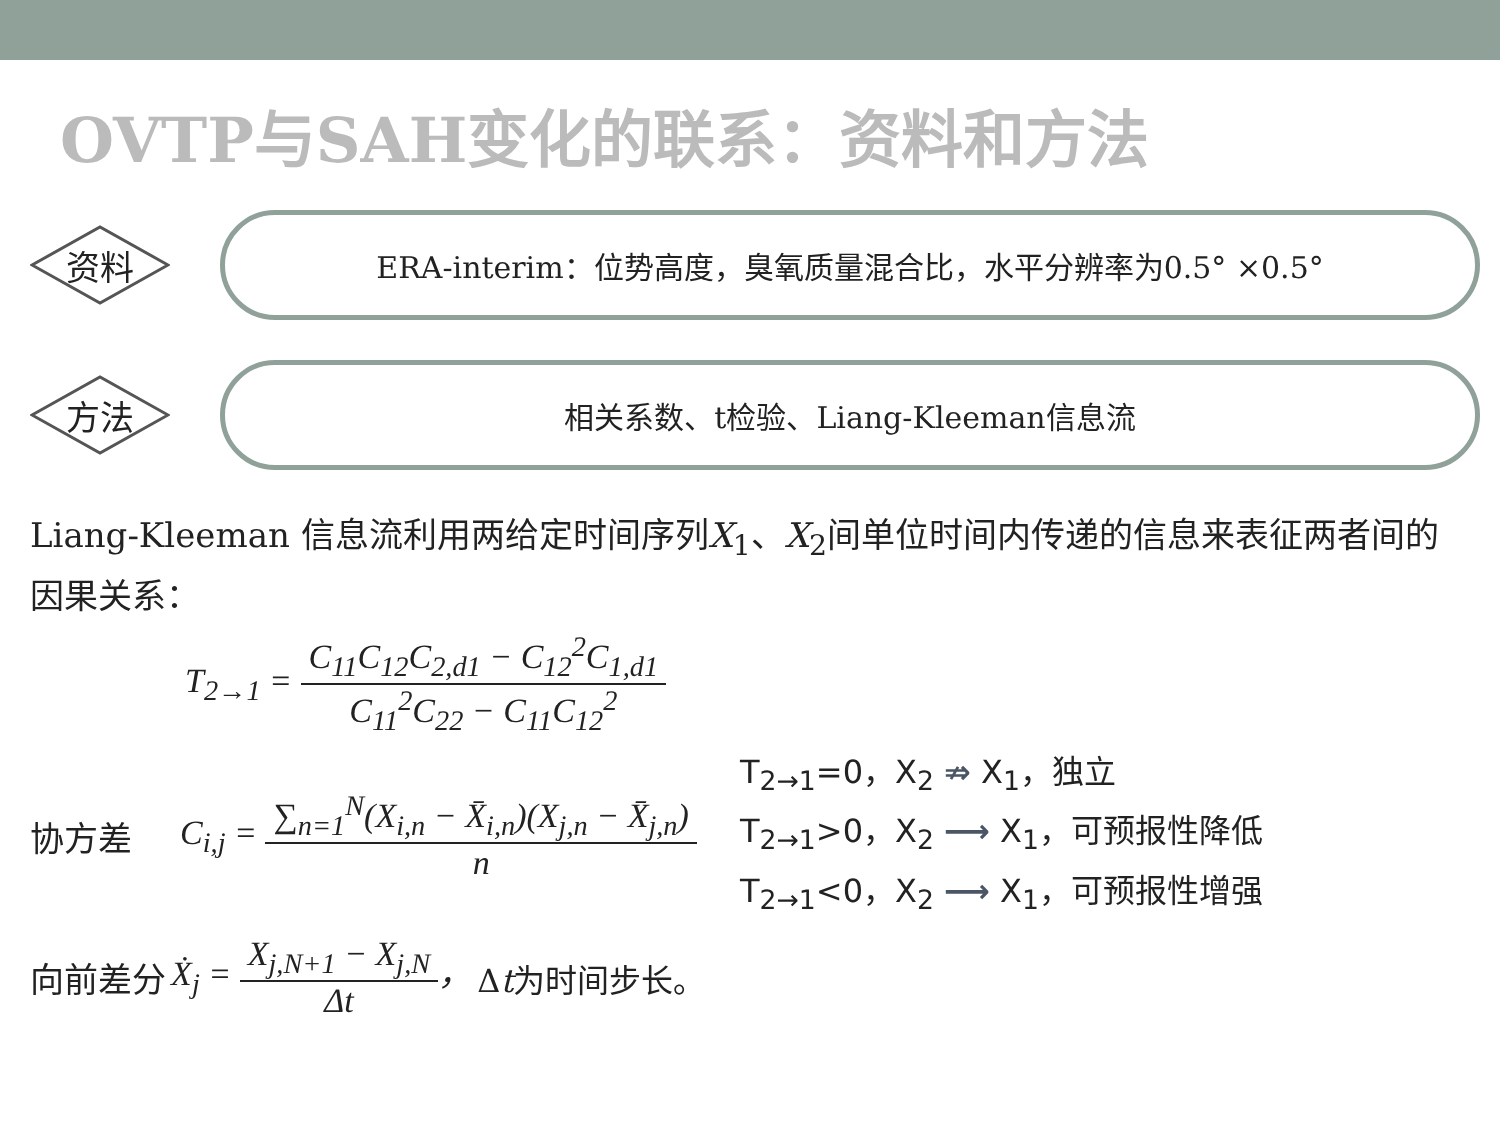OVTP与SAH变化的联系：资料和方法
资料
ERA-interim：位势高度，臭氧质量混合比，水平分辨率为0.5° ×0.5°
方法
相关系数、t检验、Liang-Kleeman信息流
Liang-Kleeman 信息流利用两给定时间序列X<sub>1</sub>、X<sub>2</sub>间单位时间内传递的信息来表征两者间的因果关系：
T<sub>2→1</sub> =
C<sub>11</sub>C<sub>12</sub>C<sub>2,d1</sub> − C<sub>12</sub><sup>2</sup>C<sub>1,d1</sub>
C<sub>11</sub><sup>2</sup>C<sub>22</sub> − C<sub>11</sub>C<sub>12</sub><sup>2</sup>
协方差
C<sub>i,j</sub> =
∑<sub>n=1</sub><sup>N</sup>(X<sub>i,n</sub> − X̄<sub>i,n</sub>)(X<sub>j,n</sub> − X̄<sub>j,n</sub>)
n
T<sub>2→1</sub>=0，X<sub>2</sub> ⇏ X<sub>1</sub>，独立
T<sub>2→1</sub>>0，X<sub>2</sub> ⟶ X<sub>1</sub>，可预报性降低
T<sub>2→1</sub><0，X<sub>2</sub> ⟶ X<sub>1</sub>，可预报性增强
向前差分 Ẋ<sub>j</sub> =
X<sub>j,N+1</sub> − X<sub>j,N</sub>
Δt
， Δt为时间步长。